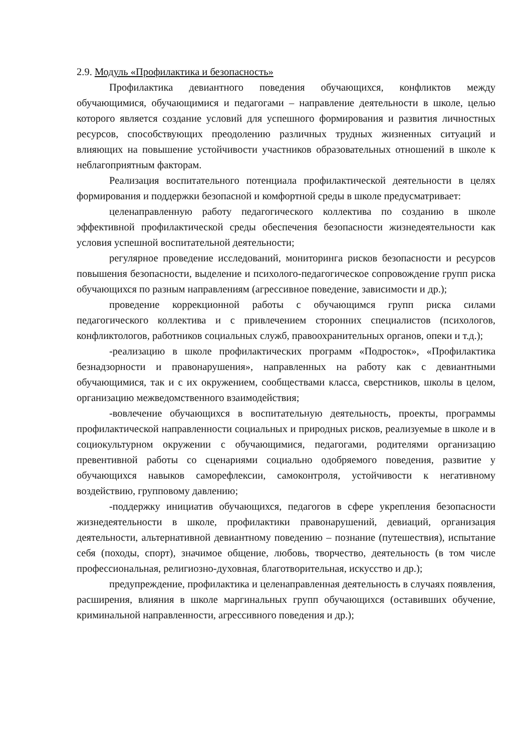2.9. Модуль «Профилактика и безопасность»
Профилактика девиантного поведения обучающихся, конфликтов между обучающимися, обучающимися и педагогами – направление деятельности в школе, целью которого является создание условий для успешного формирования и развития личностных ресурсов, способствующих преодолению различных трудных жизненных ситуаций и влияющих на повышение устойчивости участников образовательных отношений в школе к неблагоприятным факторам.
Реализация воспитательного потенциала профилактической деятельности в целях формирования и поддержки безопасной и комфортной среды в школе предусматривает:
целенаправленную работу педагогического коллектива по созданию в школе эффективной профилактической среды обеспечения безопасности жизнедеятельности как условия успешной воспитательной деятельности;
регулярное проведение исследований, мониторинга рисков безопасности и ресурсов повышения безопасности, выделение и психолого-педагогическое сопровождение групп риска обучающихся по разным направлениям (агрессивное поведение, зависимости и др.);
проведение коррекционной работы с обучающимся групп риска силами педагогического коллектива и с привлечением сторонних специалистов (психологов, конфликтологов, работников социальных служб, правоохранительных органов, опеки и т.д.);
-реализацию в школе профилактических программ «Подросток», «Профилактика безнадзорности и правонарушения», направленных на работу как с девиантными обучающимися, так и с их окружением, сообществами класса, сверстников, школы в целом, организацию межведомственного взаимодействия;
-вовлечение обучающихся в воспитательную деятельность, проекты, программы профилактической направленности социальных и природных рисков, реализуемые в школе и в социокультурном окружении с обучающимися, педагогами, родителями организацию превентивной работы со сценариями социально одобряемого поведения, развитие у обучающихся навыков саморефлексии, самоконтроля, устойчивости к негативному воздействию, групповому давлению;
-поддержку инициатив обучающихся, педагогов в сфере укрепления безопасности жизнедеятельности в школе, профилактики правонарушений, девиаций, организация деятельности, альтернативной девиантному поведению – познание (путешествия), испытание себя (походы, спорт), значимое общение, любовь, творчество, деятельность (в том числе профессиональная, религиозно-духовная, благотворительная, искусство и др.);
предупреждение, профилактика и целенаправленная деятельность в случаях появления, расширения, влияния в школе маргинальных групп обучающихся (оставивших обучение, криминальной направленности, агрессивного поведения и др.);